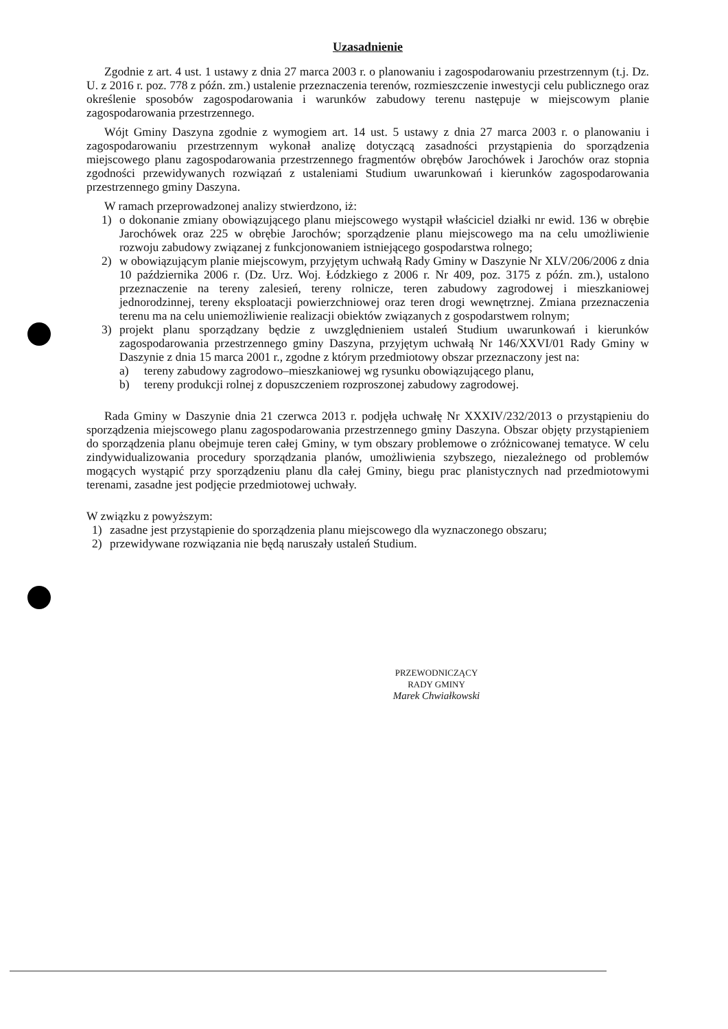Uzasadnienie
Zgodnie z art. 4 ust. 1 ustawy z dnia 27 marca 2003 r. o planowaniu i zagospodarowaniu przestrzennym (t.j. Dz. U. z 2016 r. poz. 778 z późn. zm.) ustalenie przeznaczenia terenów, rozmieszczenie inwestycji celu publicznego oraz określenie sposobów zagospodarowania i warunków zabudowy terenu następuje w miejscowym planie zagospodarowania przestrzennego.
Wójt Gminy Daszyna zgodnie z wymogiem art. 14 ust. 5 ustawy z dnia 27 marca 2003 r. o planowaniu i zagospodarowaniu przestrzennym wykonał analizę dotyczącą zasadności przystąpienia do sporządzenia miejscowego planu zagospodarowania przestrzennego fragmentów obrębów Jarochówek i Jarochów oraz stopnia zgodności przewidywanych rozwiązań z ustaleniami Studium uwarunkowań i kierunków zagospodarowania przestrzennego gminy Daszyna.
W ramach przeprowadzonej analizy stwierdzono, iż:
1) o dokonanie zmiany obowiązującego planu miejscowego wystąpił właściciel działki nr ewid. 136 w obrębie Jarochówek oraz 225 w obrębie Jarochów; sporządzenie planu miejscowego ma na celu umożliwienie rozwoju zabudowy związanej z funkcjonowaniem istniejącego gospodarstwa rolnego;
2) w obowiązującym planie miejscowym, przyjętym uchwałą Rady Gminy w Daszynie Nr XLV/206/2006 z dnia 10 października 2006 r. (Dz. Urz. Woj. Łódzkiego z 2006 r. Nr 409, poz. 3175 z późn. zm.), ustalono przeznaczenie na tereny zalesień, tereny rolnicze, teren zabudowy zagrodowej i mieszkaniowej jednorodzinnej, tereny eksploatacji powierzchniowej oraz teren drogi wewnętrznej. Zmiana przeznaczenia terenu ma na celu uniemożliwienie realizacji obiektów związanych z gospodarstwem rolnym;
3) projekt planu sporządzany będzie z uwzględnieniem ustaleń Studium uwarunkowań i kierunków zagospodarowania przestrzennego gminy Daszyna, przyjętym uchwałą Nr 146/XXVI/01 Rady Gminy w Daszynie z dnia 15 marca 2001 r., zgodne z którym przedmiotowy obszar przeznaczony jest na:
a) tereny zabudowy zagrodowo–mieszkaniowej wg rysunku obowiązującego planu,
b) tereny produkcji rolnej z dopuszczeniem rozproszonej zabudowy zagrodowej.
Rada Gminy w Daszynie dnia 21 czerwca 2013 r. podjęła uchwałę Nr XXXIV/232/2013 o przystąpieniu do sporządzenia miejscowego planu zagospodarowania przestrzennego gminy Daszyna. Obszar objęty przystąpieniem do sporządzenia planu obejmuje teren całej Gminy, w tym obszary problemowe o zróżnicowanej tematyce. W celu zindywidualizowania procedury sporządzania planów, umożliwienia szybszego, niezależnego od problemów mogących wystąpić przy sporządzeniu planu dla całej Gminy, biegu prac planistycznych nad przedmiotowymi terenami, zasadne jest podjęcie przedmiotowej uchwały.
W związku z powyższym:
1) zasadne jest przystąpienie do sporządzenia planu miejscowego dla wyznaczonego obszaru;
2) przewidywane rozwiązania nie będą naruszały ustaleń Studium.
PRZEWODNICZĄCY
RADY GMINY
Marek Chwiałkowski